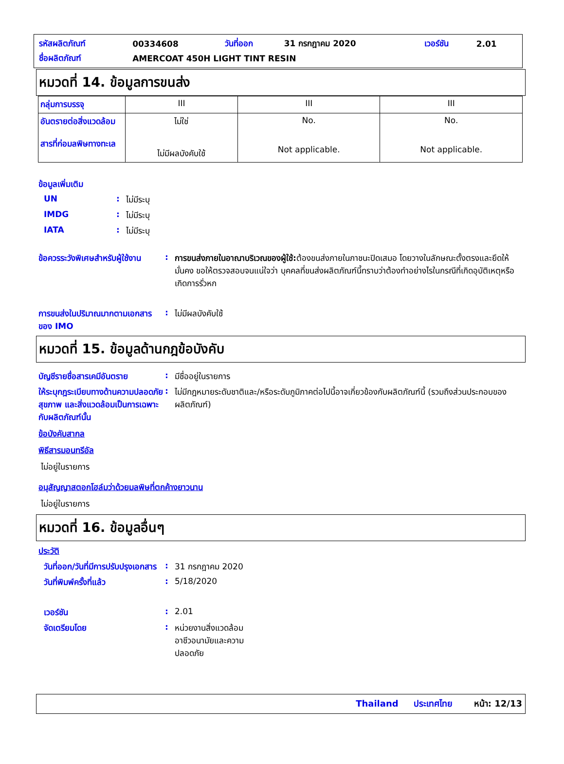| รหัสผลิตภัณฑ์ | 00334608 | วันที่ออก | 31 กรกฎาคม 2020 | เวอร์ชัน | 2.01 |
| ชื่อผลิตภัณฑ์ | AMERCOAT 450H LIGHT TINT RESIN | | | | |
หมวดที่ 14. ข้อมูลการขนส่ง
| กลุ่มการบรรจุ | III | III | III |
| อันตรายต่อสิ่งแวดล้อม สารที่ก่อมลพิษทางทะเล | ไม่ใช่ ไม่มีผลบังคับใช้ | No. Not applicable. | No. Not applicable. |
ข้อมูลเพิ่มเติม
UN : ไม่มีระบุ
IMDG : ไม่มีระบุ
IATA : ไม่มีระบุ
ข้อควรระวังพิเศษสำหรับผู้ใช้งาน
: การขนส่งภายในอาณาบริเวณของผู้ใช้: ต้องขนส่งภายในภาชนะปิดเสมอ โดยวางในลักษณะตั้งตรงและยึดให้มั่นคง ขอให้ตรวจสอบจนแน่ใจว่า บุคคลที่ขนส่งผลิตภัณฑ์นี้ทราบว่าต้องทำอย่างไรในกรณีที่เกิดอุบัติเหตุหรือเกิดการรั่วหก
การขนส่งในปริมาณมากตามเอกสารของ IMO
: ไม่มีผลบังคับใช้
หมวดที่ 15. ข้อมูลด้านกฎข้อบังคับ
บัญชีรายชื่อสารเคมีอันตราย
: มีชื่ออยู่ในรายการ
ให้ระบุกฎระเบียบทางด้านความปลอดภัย สุขภาพ และสิ่งแวดล้อมเป็นการเฉพาะกับผลิตภัณฑ์นั้น
: ไม่มีกฎหมายระดับชาติและ/หรือระดับภูมิภาคต่อไปนี้อาจเกี่ยวข้องกับผลิตภัณฑ์นี้ (รวมถึงส่วนประกอบของผลิตภัณฑ์)
ข้อบังคับสากล
พิธีสารมอนทรีอัล
ไม่อยู่ในรายการ
อนุสัญญาสตอกโฮล์มว่าด้วยมลพิษที่ตกค้างยาวนาน
ไม่อยู่ในรายการ
หมวดที่ 16. ข้อมูลอื่นๆ
ประวัติ
วันที่ออก/วันที่มีการปรับปรุงเอกสาร
: 31 กรกฎาคม 2020
วันที่พิมพ์ครั้งที่แล้ว : 5/18/2020
เวอร์ชัน : 2.01
จัดเตรียมโดย : หน่วยงานสิ่งแวดล้อม อาชีวอนามัยและความปลอดภัย
Thailand ประเทศไทย หน้า: 12/13